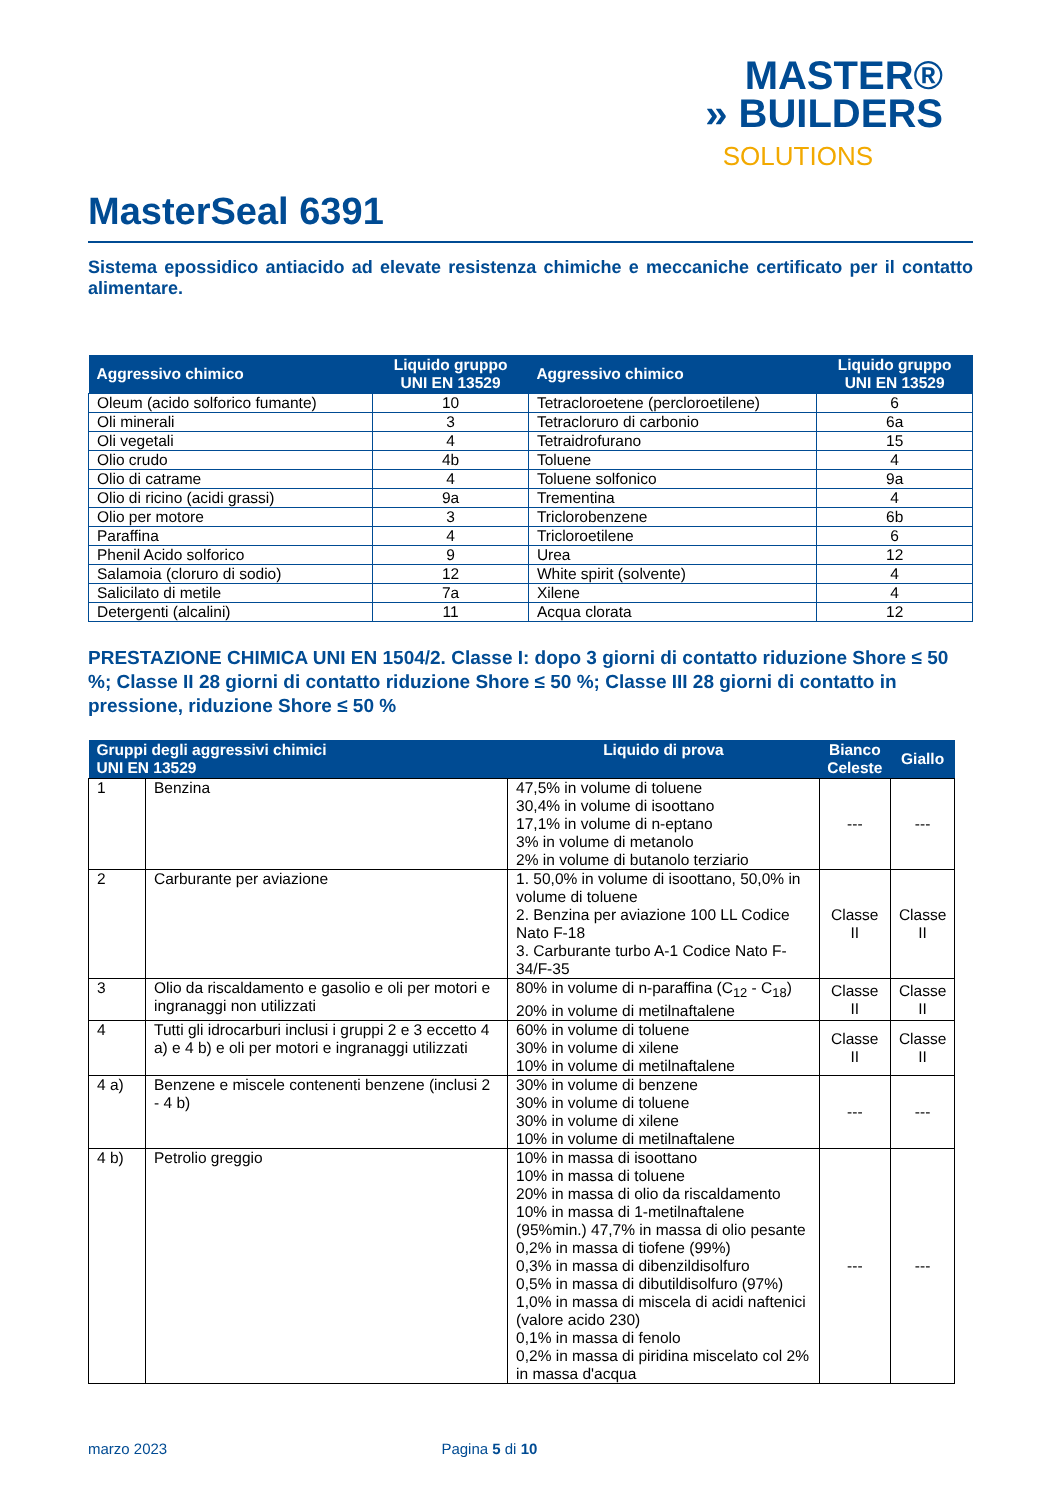MASTER®
» BUILDERS
SOLUTIONS
MasterSeal 6391
Sistema epossidico antiacido ad elevate resistenza chimiche e meccaniche certificato per il contatto alimentare.
| Aggressivo chimico | Liquido gruppo UNI EN 13529 | Aggressivo chimico | Liquido gruppo UNI EN 13529 |
| --- | --- | --- | --- |
| Oleum (acido solforico fumante) | 10 | Tetracloroetene (percloroetilene) | 6 |
| Oli minerali | 3 | Tetracloruro di carbonio | 6a |
| Oli vegetali | 4 | Tetraidrofurano | 15 |
| Olio crudo | 4b | Toluene | 4 |
| Olio di catrame | 4 | Toluene solfonico | 9a |
| Olio di ricino (acidi grassi) | 9a | Trementina | 4 |
| Olio per motore | 3 | Triclorobenzene | 6b |
| Paraffina | 4 | Tricloroetilene | 6 |
| Phenil Acido solforico | 9 | Urea | 12 |
| Salamoia (cloruro di sodio) | 12 | White spirit (solvente) | 4 |
| Salicilato di metile | 7a | Xilene | 4 |
| Detergenti (alcalini) | 11 | Acqua clorata | 12 |
PRESTAZIONE CHIMICA UNI EN 1504/2. Classe I: dopo 3 giorni di contatto riduzione Shore ≤ 50 %; Classe II 28 giorni di contatto riduzione Shore ≤ 50 %; Classe III 28 giorni di contatto in pressione, riduzione Shore ≤ 50 %
| Gruppi degli aggressivi chimici UNI EN 13529 | | Liquido di prova | Bianco Celeste | Giallo |
| --- | --- | --- | --- | --- |
| 1 | Benzina | 47,5% in volume di toluene 30,4% in volume di isoottano 17,1% in volume di n-eptano 3% in volume di metanolo 2% in volume di butanolo terziario | --- | --- |
| 2 | Carburante per aviazione | 1. 50,0% in volume di isoottano, 50,0% in volume di toluene 2. Benzina per aviazione 100 LL Codice Nato F-18 3. Carburante turbo A-1 Codice Nato F-34/F-35 | Classe II | Classe II |
| 3 | Olio da riscaldamento e gasolio e oli per motori e ingranaggi non utilizzati | 80% in volume di n-paraffina (C<sub>12</sub> - C<sub>18</sub>) 20% in volume di metilnaftalene | Classe II | Classe II |
| 4 | Tutti gli idrocarburi inclusi i gruppi 2 e 3 eccetto 4 a) e 4 b) e oli per motori e ingranaggi utilizzati | 60% in volume di toluene 30% in volume di xilene 10% in volume di metilnaftalene | Classe II | Classe II |
| 4 a) | Benzene e miscele contenenti benzene (inclusi 2 - 4 b) | 30% in volume di benzene 30% in volume di toluene 30% in volume di xilene 10% in volume di metilnaftalene | --- | --- |
| 4 b) | Petrolio greggio | 10% in massa di isoottano 10% in massa di toluene 20% in massa di olio da riscaldamento 10% in massa di 1-metilnaftalene (95%min.) 47,7% in massa di olio pesante 0,2% in massa di tiofene (99%) 0,3% in massa di dibenzildisolfuro 0,5% in massa di dibutildisolfuro (97%) 1,0% in massa di miscela di acidi naftenici (valore acido 230) 0,1% in massa di fenolo 0,2% in massa di piridina miscelato col 2% in massa d'acqua | --- | --- |
marzo 2023 Pagina 5 di 10